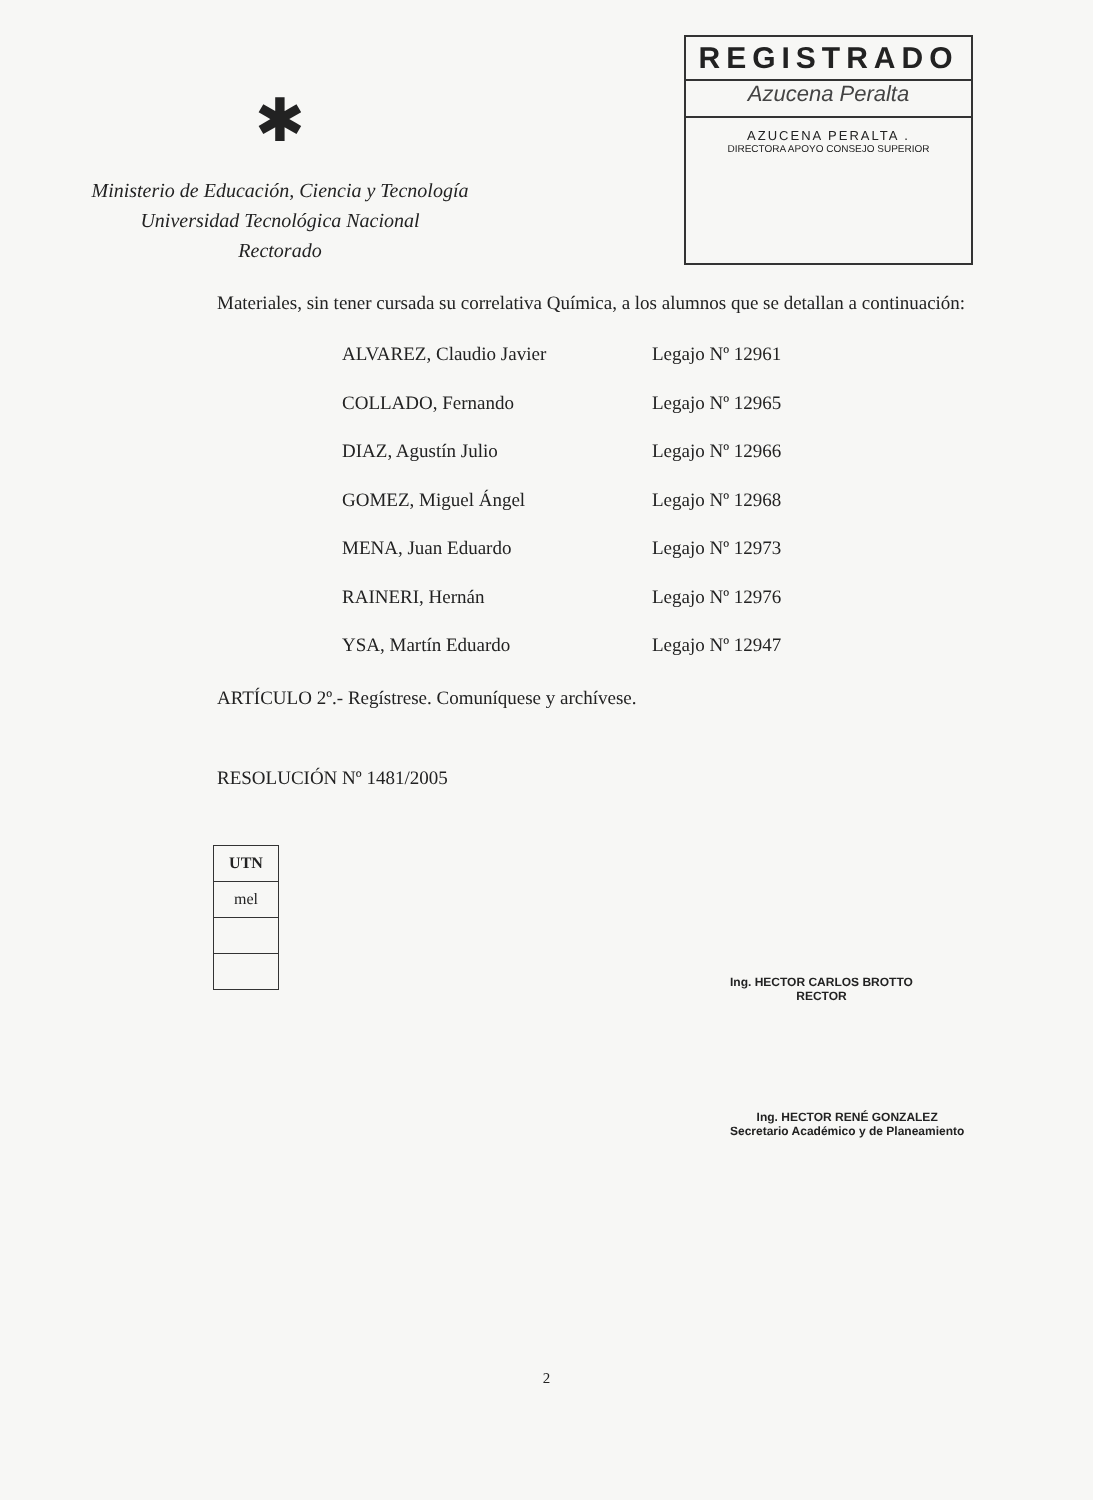✱
Ministerio de Educación, Ciencia y Tecnología
Universidad Tecnológica Nacional
Rectorado
REGISTRADO
Azucena Peralta
AZUCENA PERALTA .
DIRECTORA APOYO CONSEJO SUPERIOR
Materiales, sin tener cursada su correlativa Química, a los alumnos que se detallan a continuación:
| ALVAREZ, Claudio Javier | Legajo Nº 12961 |
| COLLADO, Fernando | Legajo Nº 12965 |
| DIAZ, Agustín Julio | Legajo Nº 12966 |
| GOMEZ, Miguel Ángel | Legajo Nº 12968 |
| MENA, Juan Eduardo | Legajo Nº 12973 |
| RAINERI, Hernán | Legajo Nº 12976 |
| YSA, Martín Eduardo | Legajo Nº 12947 |
ARTÍCULO 2º.- Regístrese. Comuníquese y archívese.
RESOLUCIÓN Nº 1481/2005
| UTN |
| mel |
Ing. HECTOR CARLOS BROTTO
RECTOR
Ing. HECTOR RENÉ GONZALEZ
Secretario Académico y de Planeamiento
2